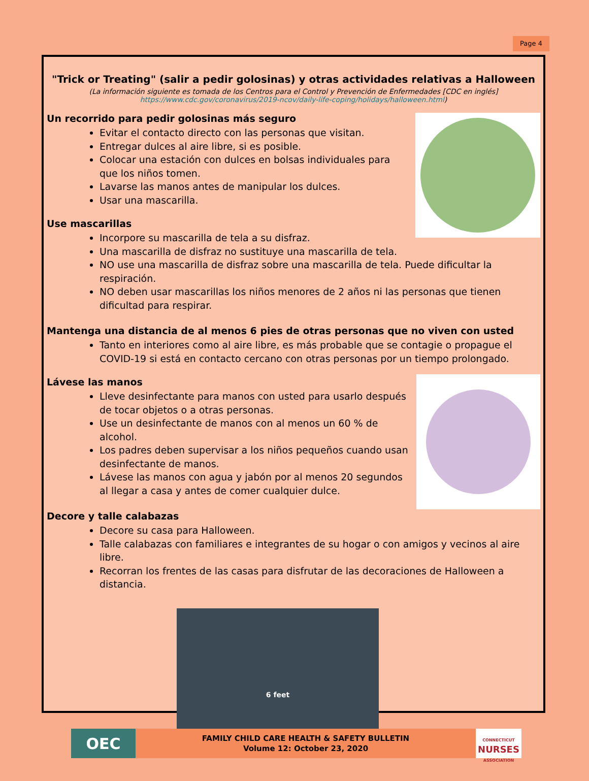Page 4
"Trick or Treating" (salir a pedir golosinas) y otras actividades relativas a Halloween
(La información siguiente es tomada de los Centros para el Control y Prevención de Enfermedades [CDC en inglés] https://www.cdc.gov/coronavirus/2019-ncov/daily-life-coping/holidays/halloween.html)
Un recorrido para pedir golosinas más seguro
Evitar el contacto directo con las personas que visitan.
Entregar dulces al aire libre, si es posible.
Colocar una estación con dulces en bolsas individuales para que los niños tomen.
Lavarse las manos antes de manipular los dulces.
Usar una mascarilla.
Use mascarillas
Incorpore su mascarilla de tela a su disfraz.
Una mascarilla de disfraz no sustituye una mascarilla de tela.
NO use una mascarilla de disfraz sobre una mascarilla de tela. Puede dificultar la respiración.
NO deben usar mascarillas los niños menores de 2 años ni las personas que tienen dificultad para respirar.
Mantenga una distancia de al menos 6 pies de otras personas que no viven con usted
Tanto en interiores como al aire libre, es más probable que se contagie o propague el COVID-19 si está en contacto cercano con otras personas por un tiempo prolongado.
Lávese las manos
Lleve desinfectante para manos con usted para usarlo después de tocar objetos o a otras personas.
Use un desinfectante de manos con al menos un 60 % de alcohol.
Los padres deben supervisar a los niños pequeños cuando usan desinfectante de manos.
Lávese las manos con agua y jabón por al menos 20 segundos al llegar a casa y antes de comer cualquier dulce.
Decore y talle calabazas
Decore su casa para Halloween.
Talle calabazas con familiares e integrantes de su hogar o con amigos y vecinos al aire libre.
Recorran los frentes de las casas para disfrutar de las decoraciones de Halloween a distancia.
6 feet
OEC
FAMILY CHILD CARE HEALTH & SAFETY BULLETIN
Volume 12: October 23, 2020
CONNECTICUT
NURSES
ASSOCIATION